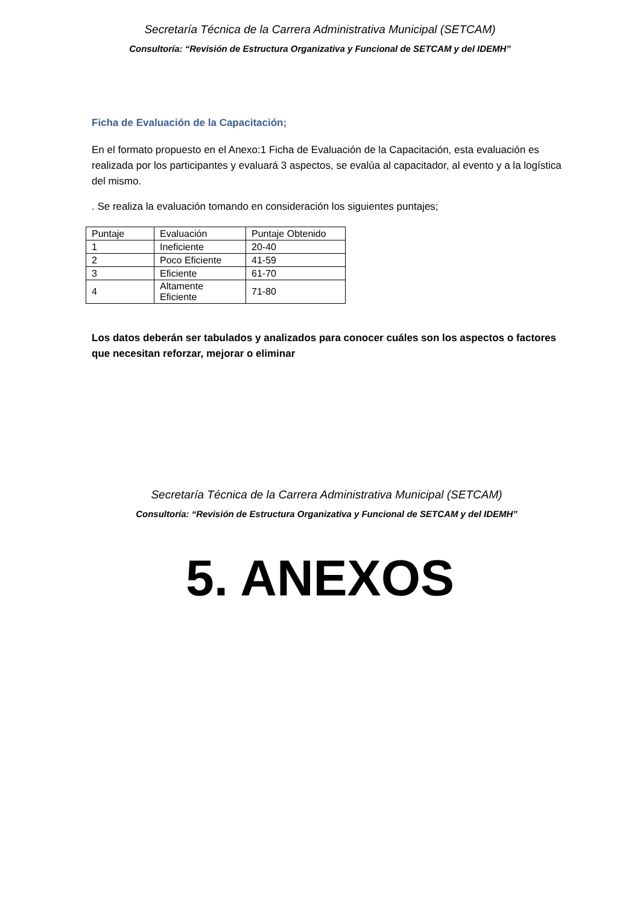Secretaría Técnica de la Carrera Administrativa Municipal (SETCAM)
Consultoría: “Revisión de Estructura Organizativa y Funcional de SETCAM y del IDEMH”
Ficha de Evaluación de la Capacitación;
En el formato propuesto en el Anexo:1 Ficha de Evaluación de la Capacitación, esta evaluación es realizada por los participantes y evaluará 3 aspectos, se evalúa al capacitador, al evento y a la logística del mismo.
. Se realiza la evaluación tomando en consideración los siguientes puntajes;
| Puntaje | Evaluación | Puntaje Obtenido |
| 1 | Ineficiente | 20-40 |
| 2 | Poco Eficiente | 41-59 |
| 3 | Eficiente | 61-70 |
| 4 | Altamente Eficiente | 71-80 |
Los datos deberán ser tabulados y analizados para conocer cuáles son los aspectos o factores que necesitan reforzar, mejorar o eliminar
Secretaría Técnica de la Carrera Administrativa Municipal (SETCAM)
Consultoría: “Revisión de Estructura Organizativa y Funcional de SETCAM y del IDEMH”
5. ANEXOS